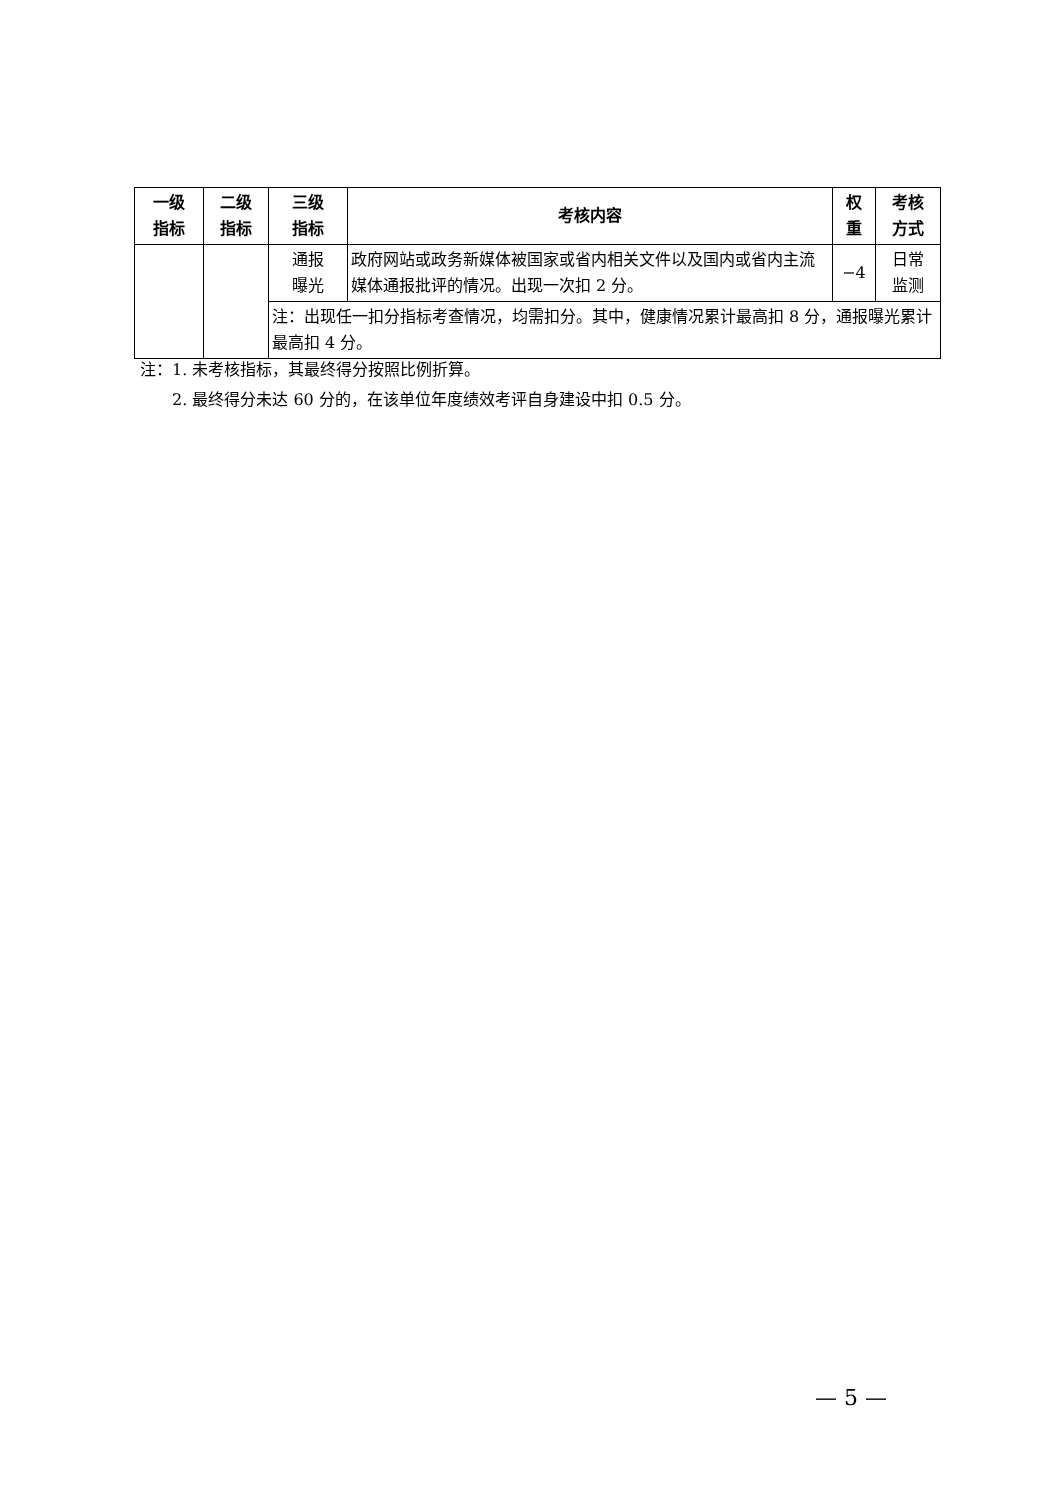| 一级 指标 | 二级 指标 | 三级 指标 | 考核内容 | 权 重 | 考核 方式 |
| --- | --- | --- | --- | --- | --- |
| | | 通报 曝光 | 政府网站或政务新媒体被国家或省内相关文件以及国内或省内主流媒体通报批评的情况。出现一次扣 2 分。 | −4 | 日常 监测 |
| | | 注：出现任一扣分指标考查情况，均需扣分。其中，健康情况累计最高扣 8 分，通报曝光累计最高扣 4 分。 | | | |
注：1. 未考核指标，其最终得分按照比例折算。
  2. 最终得分未达 60 分的，在该单位年度绩效考评自身建设中扣 0.5 分。
— 5 —